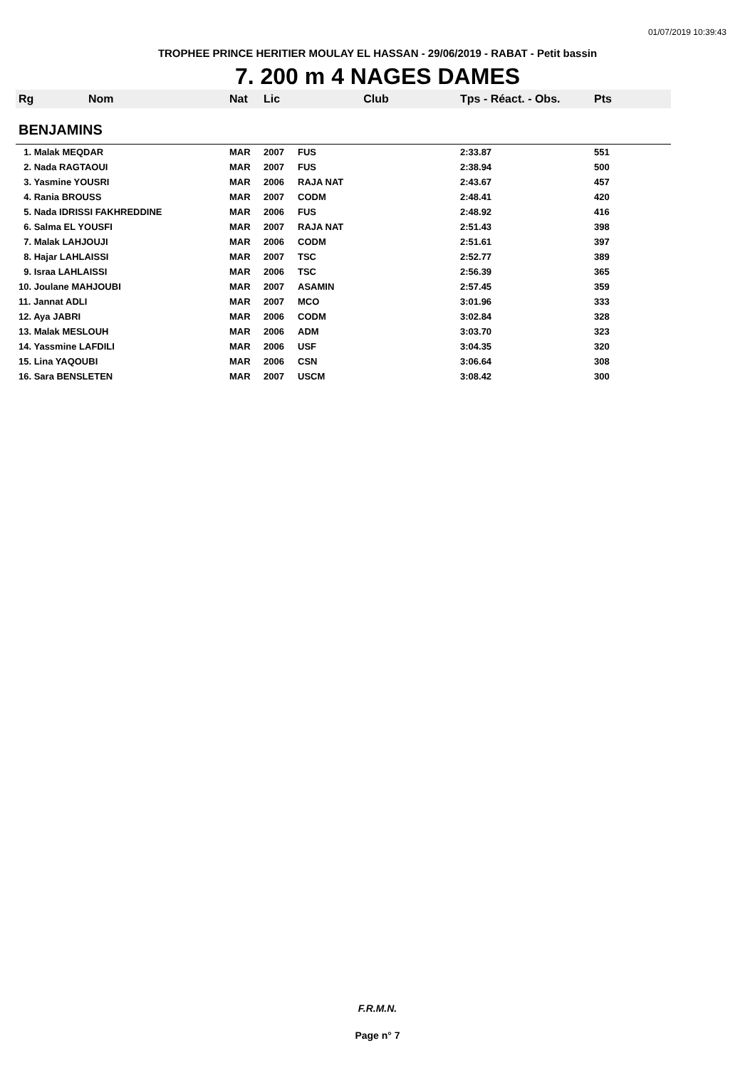01/07/2019 10:39:43
TROPHEE PRINCE HERITIER MOULAY EL HASSAN - 29/06/2019 - RABAT - Petit bassin
7. 200 m 4 NAGES DAMES
| Rg | Nom | Nat | Lic | Club | Tps - Réact. - Obs. | Pts |
| --- | --- | --- | --- | --- | --- | --- |
| BENJAMINS | | | | | | |
| 1. Malak MEQDAR | | MAR | 2007 | FUS | 2:33.87 | 551 |
| 2. Nada RAGTAOUI | | MAR | 2007 | FUS | 2:38.94 | 500 |
| 3. Yasmine YOUSRI | | MAR | 2006 | RAJA NAT | 2:43.67 | 457 |
| 4. Rania BROUSS | | MAR | 2007 | CODM | 2:48.41 | 420 |
| 5. Nada IDRISSI FAKHREDDINE | | MAR | 2006 | FUS | 2:48.92 | 416 |
| 6. Salma EL YOUSFI | | MAR | 2007 | RAJA NAT | 2:51.43 | 398 |
| 7. Malak LAHJOUJI | | MAR | 2006 | CODM | 2:51.61 | 397 |
| 8. Hajar LAHLAISSI | | MAR | 2007 | TSC | 2:52.77 | 389 |
| 9. Israa LAHLAISSI | | MAR | 2006 | TSC | 2:56.39 | 365 |
| 10. Joulane MAHJOUBI | | MAR | 2007 | ASAMIN | 2:57.45 | 359 |
| 11. Jannat ADLI | | MAR | 2007 | MCO | 3:01.96 | 333 |
| 12. Aya JABRI | | MAR | 2006 | CODM | 3:02.84 | 328 |
| 13. Malak MESLOUH | | MAR | 2006 | ADM | 3:03.70 | 323 |
| 14. Yassmine LAFDILI | | MAR | 2006 | USF | 3:04.35 | 320 |
| 15. Lina YAQOUBI | | MAR | 2006 | CSN | 3:06.64 | 308 |
| 16. Sara BENSLETEN | | MAR | 2007 | USCM | 3:08.42 | 300 |
F.R.M.N.
Page n° 7